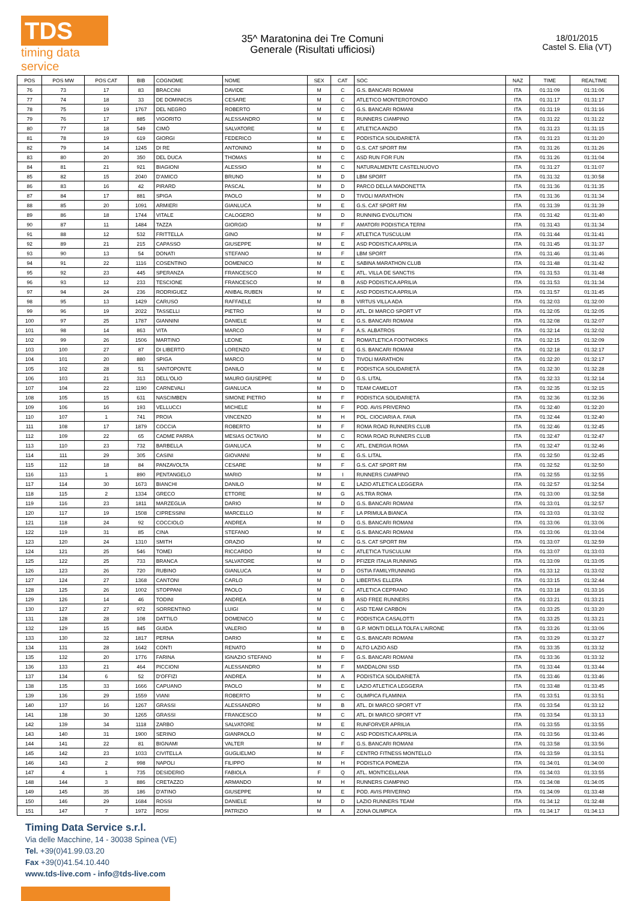TDS
timing data service
35^ Maratonina dei Tre Comuni
Generale (Risultati ufficiosi)
18/01/2015
Castel S. Elia (VT)
| POS | POS MW | POS CAT | BIB | COGNOME | NOME | SEX | CAT | SOC | NAZ | TIME | REALTIME |
| --- | --- | --- | --- | --- | --- | --- | --- | --- | --- | --- | --- |
| 76 | 73 | 17 | 83 | BRACCINI | DAVIDE | M | C | G.S. BANCARI ROMANI | ITA | 01:31:09 | 01:31:06 |
| 77 | 74 | 18 | 33 | DE DOMINICIS | CESARE | M | C | ATLETICO MONTEROTONDO | ITA | 01:31:17 | 01:31:17 |
| 78 | 75 | 19 | 1767 | DEL NEGRO | ROBERTO | M | C | G.S. BANCARI ROMANI | ITA | 01:31:19 | 01:31:16 |
| 79 | 76 | 17 | 885 | VIGORITO | ALESSANDRO | M | E | RUNNERS CIAMPINO | ITA | 01:31:22 | 01:31:22 |
| 80 | 77 | 18 | 549 | CIMÒ | SALVATORE | M | E | ATLETICA ANZIO | ITA | 01:31:23 | 01:31:15 |
| 81 | 78 | 19 | 619 | GIORGI | FEDERICO | M | E | PODISTICA SOLIDARIETÀ | ITA | 01:31:23 | 01:31:20 |
| 82 | 79 | 14 | 1245 | DI RE | ANTONINO | M | D | G.S. CAT SPORT RM | ITA | 01:31:26 | 01:31:26 |
| 83 | 80 | 20 | 350 | DEL DUCA | THOMAS | M | C | ASD RUN FOR FUN | ITA | 01:31:26 | 01:31:04 |
| 84 | 81 | 21 | 921 | BIAGIONI | ALESSIO | M | C | NATURALMENTE CASTELNUOVO | ITA | 01:31:27 | 01:31:07 |
| 85 | 82 | 15 | 2040 | D'AMICO | BRUNO | M | D | LBM SPORT | ITA | 01:31:32 | 01:30:58 |
| 86 | 83 | 16 | 42 | PIRARD | PASCAL | M | D | PARCO DELLA MADONETTA | ITA | 01:31:36 | 01:31:35 |
| 87 | 84 | 17 | 881 | SPIGA | PAOLO | M | D | TIVOLI MARATHON | ITA | 01:31:36 | 01:31:34 |
| 88 | 85 | 20 | 1091 | ARMIERI | GIANLUCA | M | E | G.S. CAT SPORT RM | ITA | 01:31:39 | 01:31:39 |
| 89 | 86 | 18 | 1744 | VITALE | CALOGERO | M | D | RUNNING EVOLUTION | ITA | 01:31:42 | 01:31:40 |
| 90 | 87 | 11 | 1484 | TAZZA | GIORGIO | M | F | AMATORI PODISTICA TERNI | ITA | 01:31:43 | 01:31:34 |
| 91 | 88 | 12 | 532 | FRITTELLA | GINO | M | F | ATLETICA TUSCULUM | ITA | 01:31:44 | 01:31:41 |
| 92 | 89 | 21 | 215 | CAPASSO | GIUSEPPE | M | E | ASD PODISTICA APRILIA | ITA | 01:31:45 | 01:31:37 |
| 93 | 90 | 13 | 54 | DONATI | STEFANO | M | F | LBM SPORT | ITA | 01:31:46 | 01:31:46 |
| 94 | 91 | 22 | 1116 | COSENTINO | DOMENICO | M | E | SABINA MARATHON CLUB | ITA | 01:31:48 | 01:31:42 |
| 95 | 92 | 23 | 445 | SPERANZA | FRANCESCO | M | E | ATL. VILLA DE SANCTIS | ITA | 01:31:53 | 01:31:48 |
| 96 | 93 | 12 | 233 | TESCIONE | FRANCESCO | M | B | ASD PODISTICA APRILIA | ITA | 01:31:53 | 01:31:34 |
| 97 | 94 | 24 | 236 | RODRIGUEZ | ANIBAL RUBEN | M | E | ASD PODISTICA APRILIA | ITA | 01:31:57 | 01:31:45 |
| 98 | 95 | 13 | 1429 | CARUSO | RAFFAELE | M | B | VIRTUS VILLA ADA | ITA | 01:32:03 | 01:32:00 |
| 99 | 96 | 19 | 2022 | TASSELLI | PIETRO | M | D | ATL. DI MARCO SPORT VT | ITA | 01:32:05 | 01:32:05 |
| 100 | 97 | 25 | 1787 | GIANNINI | DANIELE | M | E | G.S. BANCARI ROMANI | ITA | 01:32:08 | 01:32:07 |
| 101 | 98 | 14 | 863 | VITA | MARCO | M | F | A.S. ALBATROS | ITA | 01:32:14 | 01:32:02 |
| 102 | 99 | 26 | 1506 | MARTINO | LEONE | M | E | ROMATLETICA FOOTWORKS | ITA | 01:32:15 | 01:32:09 |
| 103 | 100 | 27 | 87 | DI LIBERTO | LORENZO | M | E | G.S. BANCARI ROMANI | ITA | 01:32:18 | 01:32:17 |
| 104 | 101 | 20 | 880 | SPIGA | MARCO | M | D | TIVOLI MARATHON | ITA | 01:32:20 | 01:32:17 |
| 105 | 102 | 28 | 51 | SANTOPONTE | DANILO | M | E | PODISTICA SOLIDARIETÀ | ITA | 01:32:30 | 01:32:28 |
| 106 | 103 | 21 | 313 | DELL'OLIO | MAURO GIUSEPPE | M | D | G.S. LITAL | ITA | 01:32:33 | 01:32:14 |
| 107 | 104 | 22 | 1190 | CARNEVALI | GIANLUCA | M | D | TEAM CAMELOT | ITA | 01:32:35 | 01:32:15 |
| 108 | 105 | 15 | 631 | NASCIMBEN | SIMONE PIETRO | M | F | PODISTICA SOLIDARIETÀ | ITA | 01:32:36 | 01:32:36 |
| 109 | 106 | 16 | 193 | VELLUCCI | MICHELE | M | F | POD. AVIS PRIVERNO | ITA | 01:32:40 | 01:32:20 |
| 110 | 107 | 1 | 741 | PROIA | VINCENZO | M | H | POL. CIOCIARIA A. FAVA | ITA | 01:32:44 | 01:32:40 |
| 111 | 108 | 17 | 1879 | COCCIA | ROBERTO | M | F | ROMA ROAD RUNNERS CLUB | ITA | 01:32:46 | 01:32:45 |
| 112 | 109 | 22 | 65 | CADME PARRA | MESIAS OCTAVIO | M | C | ROMA ROAD RUNNERS CLUB | ITA | 01:32:47 | 01:32:47 |
| 113 | 110 | 23 | 732 | BARBELLA | GIANLUCA | M | C | ATL. ENERGIA ROMA | ITA | 01:32:47 | 01:32:46 |
| 114 | 111 | 29 | 305 | CASINI | GIOVANNI | M | E | G.S. LITAL | ITA | 01:32:50 | 01:32:45 |
| 115 | 112 | 18 | 84 | PANZAVOLTA | CESARE | M | F | G.S. CAT SPORT RM | ITA | 01:32:52 | 01:32:50 |
| 116 | 113 | 1 | 890 | PENTANGELO | MARIO | M | I | RUNNERS CIAMPINO | ITA | 01:32:55 | 01:32:55 |
| 117 | 114 | 30 | 1673 | BIANCHI | DANILO | M | E | LAZIO ATLETICA LEGGERA | ITA | 01:32:57 | 01:32:54 |
| 118 | 115 | 2 | 1334 | GRECO | ETTORE | M | G | AS.TRA ROMA | ITA | 01:33:00 | 01:32:58 |
| 119 | 116 | 23 | 1811 | MARZEGLIA | DARIO | M | D | G.S. BANCARI ROMANI | ITA | 01:33:01 | 01:32:57 |
| 120 | 117 | 19 | 1508 | CIPRESSINI | MARCELLO | M | F | LA PRIMULA BIANCA | ITA | 01:33:03 | 01:33:02 |
| 121 | 118 | 24 | 92 | COCCIOLO | ANDREA | M | D | G.S. BANCARI ROMANI | ITA | 01:33:06 | 01:33:06 |
| 122 | 119 | 31 | 85 | CINA | STEFANO | M | E | G.S. BANCARI ROMANI | ITA | 01:33:06 | 01:33:04 |
| 123 | 120 | 24 | 1310 | SMITH | ORAZIO | M | C | G.S. CAT SPORT RM | ITA | 01:33:07 | 01:32:59 |
| 124 | 121 | 25 | 546 | TOMEI | RICCARDO | M | C | ATLETICA TUSCULUM | ITA | 01:33:07 | 01:33:03 |
| 125 | 122 | 25 | 733 | BRANCA | SALVATORE | M | D | PFIZER ITALIA RUNNING | ITA | 01:33:09 | 01:33:05 |
| 126 | 123 | 26 | 720 | RUBINO | GIANLUCA | M | D | OSTIA FAMILYRUNNING | ITA | 01:33:12 | 01:33:02 |
| 127 | 124 | 27 | 1368 | CANTONI | CARLO | M | D | LIBERTAS ELLERA | ITA | 01:33:15 | 01:32:44 |
| 128 | 125 | 26 | 1002 | STOPPANI | PAOLO | M | C | ATLETICA CEPRANO | ITA | 01:33:18 | 01:33:16 |
| 129 | 126 | 14 | 46 | TODINI | ANDREA | M | B | ASD FREE RUNNERS | ITA | 01:33:21 | 01:33:21 |
| 130 | 127 | 27 | 972 | SORRENTINO | LUIGI | M | C | ASD TEAM CARBON | ITA | 01:33:25 | 01:33:20 |
| 131 | 128 | 28 | 108 | DATTILO | DOMENICO | M | C | PODISTICA CASALOTTI | ITA | 01:33:25 | 01:33:21 |
| 132 | 129 | 15 | 845 | GUIDA | VALERIO | M | B | G.P. MONTI DELLA TOLFA L'AIRONE | ITA | 01:33:26 | 01:33:06 |
| 133 | 130 | 32 | 1817 | PERNA | DARIO | M | E | G.S. BANCARI ROMANI | ITA | 01:33:29 | 01:33:27 |
| 134 | 131 | 28 | 1642 | CONTI | RENATO | M | D | ALTO LAZIO ASD | ITA | 01:33:35 | 01:33:32 |
| 135 | 132 | 20 | 1776 | FARINA | IGNAZIO STEFANO | M | F | G.S. BANCARI ROMANI | ITA | 01:33:36 | 01:33:32 |
| 136 | 133 | 21 | 464 | PICCIONI | ALESSANDRO | M | F | MADDALONI SSD | ITA | 01:33:44 | 01:33:44 |
| 137 | 134 | 6 | 52 | D'OFFIZI | ANDREA | M | A | PODISTICA SOLIDARIETÀ | ITA | 01:33:46 | 01:33:46 |
| 138 | 135 | 33 | 1666 | CAPUANO | PAOLO | M | E | LAZIO ATLETICA LEGGERA | ITA | 01:33:48 | 01:33:45 |
| 139 | 136 | 29 | 1559 | VIANI | ROBERTO | M | C | OLIMPICA FLAMINIA | ITA | 01:33:51 | 01:33:51 |
| 140 | 137 | 16 | 1267 | GRASSI | ALESSANDRO | M | B | ATL. DI MARCO SPORT VT | ITA | 01:33:54 | 01:33:12 |
| 141 | 138 | 30 | 1265 | GRASSI | FRANCESCO | M | C | ATL. DI MARCO SPORT VT | ITA | 01:33:54 | 01:33:13 |
| 142 | 139 | 34 | 1118 | ZARBO | SALVATORE | M | E | RUNFORVER APRILIA | ITA | 01:33:55 | 01:33:55 |
| 143 | 140 | 31 | 1900 | SERINO | GIANPAOLO | M | C | ASD PODISTICA APRILIA | ITA | 01:33:56 | 01:33:46 |
| 144 | 141 | 22 | 81 | BIGNAMI | VALTER | M | F | G.S. BANCARI ROMANI | ITA | 01:33:58 | 01:33:56 |
| 145 | 142 | 23 | 1033 | CIVITELLA | GUGLIELMO | M | F | CENTRO FITNESS MONTELLO | ITA | 01:33:59 | 01:33:51 |
| 146 | 143 | 2 | 998 | NAPOLI | FILIPPO | M | H | PODISTICA POMEZIA | ITA | 01:34:01 | 01:34:00 |
| 147 | 4 | 1 | 735 | DESIDERIO | FABIOLA | F | Q | ATL. MONTICELLANA | ITA | 01:34:03 | 01:33:55 |
| 148 | 144 | 3 | 886 | CRETAZZO | ARMANDO | M | H | RUNNERS CIAMPINO | ITA | 01:34:08 | 01:34:05 |
| 149 | 145 | 35 | 186 | D'ATINO | GIUSEPPE | M | E | POD. AVIS PRIVERNO | ITA | 01:34:09 | 01:33:48 |
| 150 | 146 | 29 | 1684 | ROSSI | DANIELE | M | D | LAZIO RUNNERS TEAM | ITA | 01:34:12 | 01:32:48 |
| 151 | 147 | 7 | 1972 | ROSI | PATRIZIO | M | A | ZONA OLIMPICA | ITA | 01:34:17 | 01:34:13 |
Timing Data Service s.r.l.
Via delle Macchine, 14 - 30038 Spinea (VE)
Tel. +39(0)41.99.03.20
Fax +39(0)41.54.10.440
www.tds-live.com - info@tds-live.com